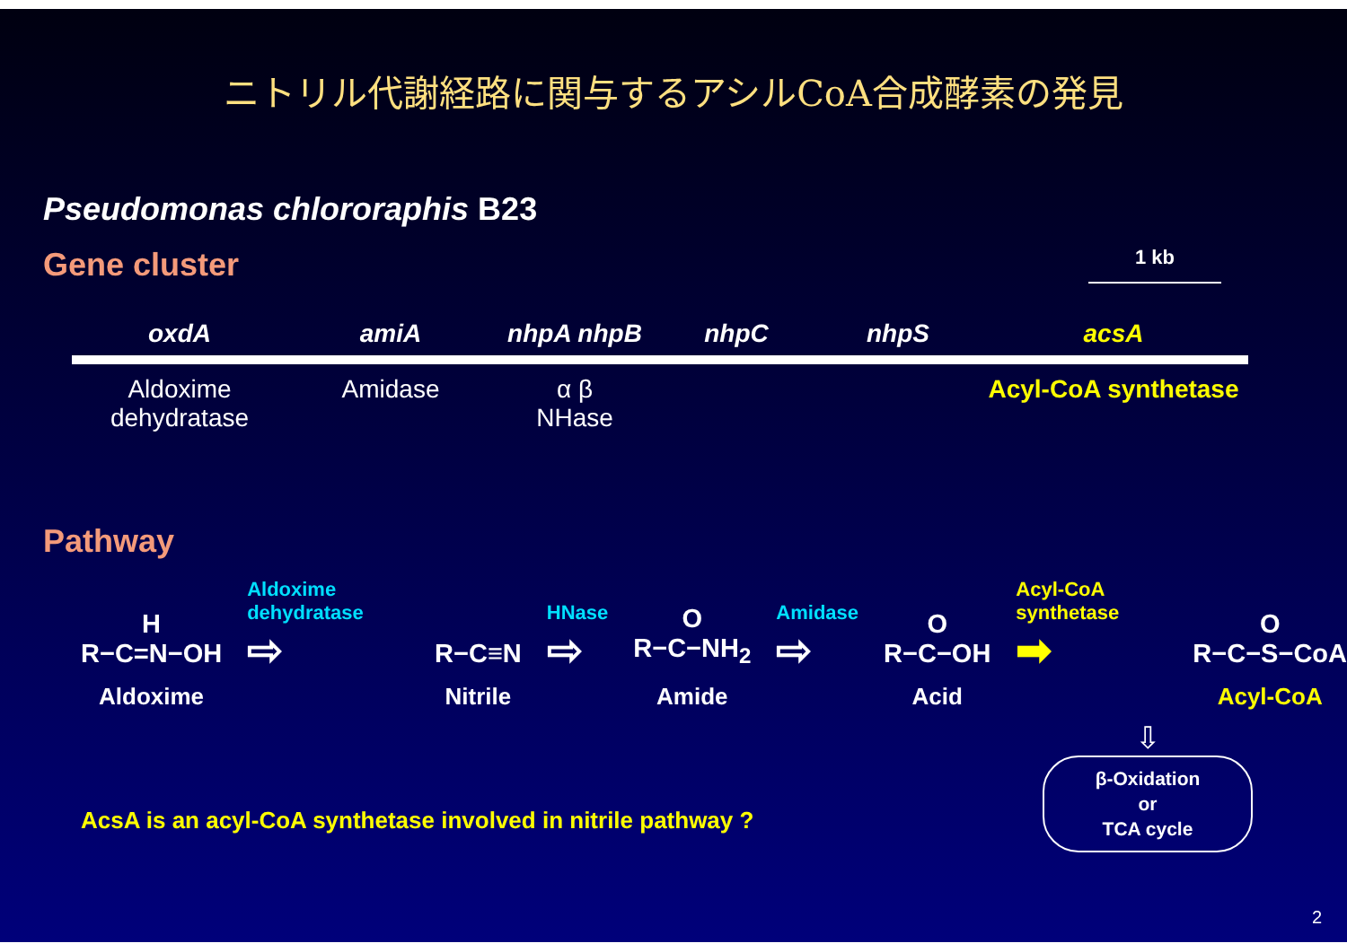ニトリル代謝経路に関与するアシルCoA合成酵素の発見
Pseudomonas chlororaphis B23
Gene cluster
1 kb
oxdA
Aldoxime dehydratase
amiA
Amidase
nhpA nhpB
α β
NHase
nhpC nhpS acsA
Acyl-CoA synthetase
Pathway
H
R−C=N−OH
Aldoxime
Aldoxime dehydratase
⇨
R−C≡N
Nitrile
HNase
⇨
O
R−C−NH<sub>2</sub>
Amide
Amidase
⇨
O
R−C−OH
Acid
Acyl-CoA synthetase
➡
O
R−C−S−CoA
Acyl-CoA
AcsA is an acyl-CoA synthetase involved in nitrile pathway ?
⇩
β-Oxidation
or
TCA cycle
2